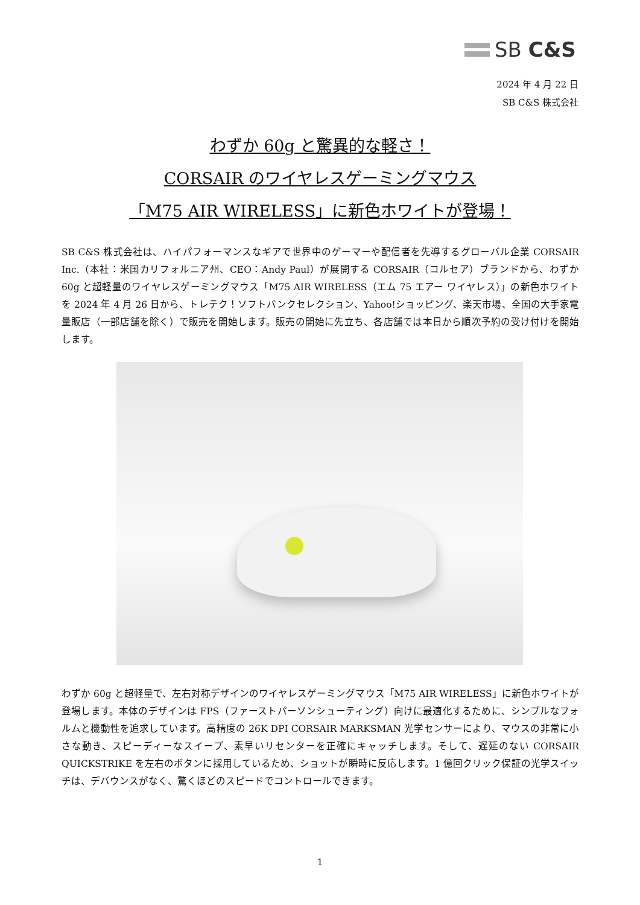SB C&S
2024 年 4 月 22 日
SB C&S 株式会社
わずか 60g と驚異的な軽さ！
CORSAIR のワイヤレスゲーミングマウス
「M75 AIR WIRELESS」に新色ホワイトが登場！
SB C&S 株式会社は、ハイパフォーマンスなギアで世界中のゲーマーや配信者を先導するグローバル企業 CORSAIR Inc.（本社：米国カリフォルニア州、CEO：Andy Paul）が展開する CORSAIR（コルセア）ブランドから、わずか 60g と超軽量のワイヤレスゲーミングマウス「M75 AIR WIRELESS（エム 75 エアー ワイヤレス）」の新色ホワイトを 2024 年 4 月 26 日から、トレテク！ソフトバンクセレクション、Yahoo!ショッピング、楽天市場、全国の大手家電量販店（一部店舗を除く）で販売を開始します。販売の開始に先立ち、各店舗では本日から順次予約の受け付けを開始します。
わずか 60g と超軽量で、左右対称デザインのワイヤレスゲーミングマウス「M75 AIR WIRELESS」に新色ホワイトが登場します。本体のデザインは FPS（ファーストパーソンシューティング）向けに最適化するために、シンプルなフォルムと機動性を追求しています。高精度の 26K DPI CORSAIR MARKSMAN 光学センサーにより、マウスの非常に小さな動き、スピーディーなスイープ、素早いリセンターを正確にキャッチします。そして、遅延のない CORSAIR QUICKSTRIKE を左右のボタンに採用しているため、ショットが瞬時に反応します。1 億回クリック保証の光学スイッチは、デバウンスがなく、驚くほどのスピードでコントロールできます。
1